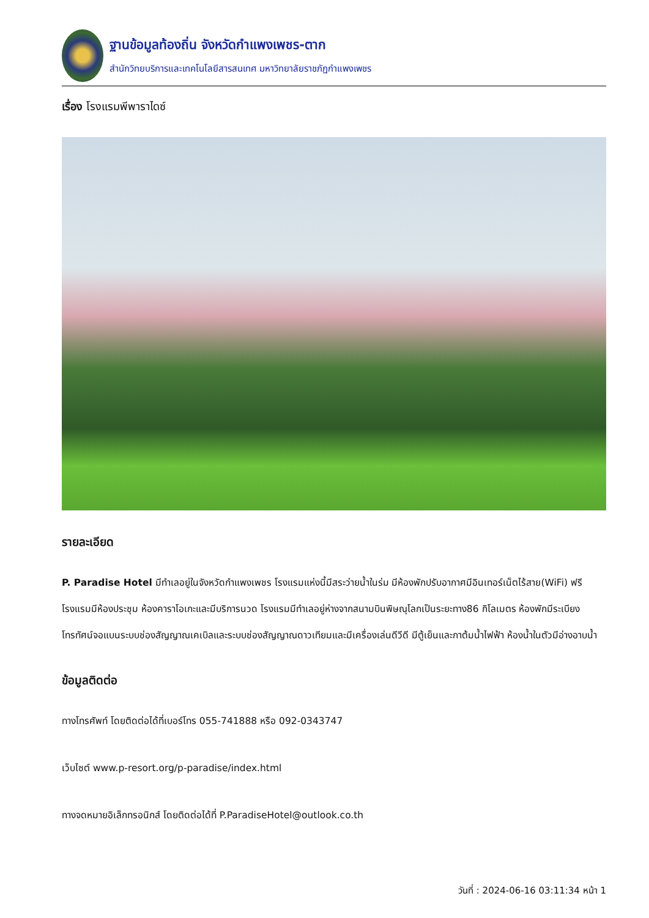ฐานข้อมูลท้องถิ่น จังหวัดกำแพงเพชร-ตาก
สำนักวิทยบริการและเทคโนโลยีสารสนเทศ มหาวิทยาลัยราชภัฏกำแพงเพชร
เรื่อง โรงแรมพีพาราไดซ์
รายละเอียด
P. Paradise Hotel มีทำเลอยู่ในจังหวัดกำแพงเพชร โรงแรมแห่งนี้มีสระว่ายน้ำในร่ม มีห้องพักปรับอากาศมีอินเทอร์เน็ตไร้สาย(WiFi) ฟรี โรงแรมมีห้องประชุม ห้องคาราโอเกะและมีบริการนวด โรงแรมมีทำเลอยู่ห่างจากสนามบินพิษณุโลกเป็นระยะทาง86 กิโลเมตร ห้องพักมีระเบียง โทรทัศน์จอแบนระบบช่องสัญญาณเคเบิลและระบบช่องสัญญาณดาวเทียมและมีเครื่องเล่นดีวีดี มีตู้เย็นและกาต้มน้ำไฟฟ้า ห้องน้ำในตัวมีอ่างอาบน้ำ
ข้อมูลติดต่อ
ทางโทรศัพท์ โดยติดต่อได้ที่เบอร์โทร 055-741888 หรือ 092-0343747
เว็บไซต์ www.p-resort.org/p-paradise/index.html
ทางจดหมายอิเล็กทรอนิกส์ โดยติดต่อได้ที่ P.ParadiseHotel@outlook.co.th
วันที่ : 2024-06-16 03:11:34 หน้า 1